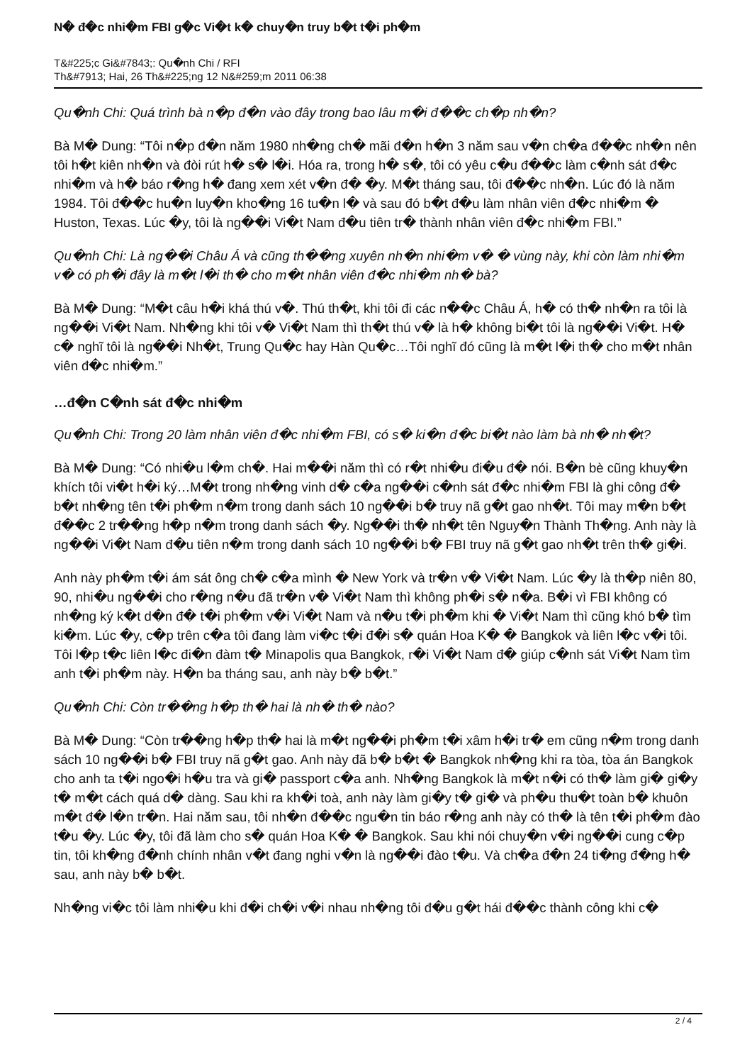N� đ�c nhi�m FBI g�c Vi�t k� chuy�n truy b�t t�i ph�m
T&#225;c Gi&#7843;: Qu�nh Chi / RFI
Th&#7913; Hai, 26 Th&#225;ng 12 N&#259;m 2011 06:38
Qu�nh Chi: Quá trình bà n�p đ�n vào đây trong bao lâu m�i đ��c ch�p nh�n?
Bà M� Dung: “Tôi n�p đ�n năm 1980 nh�ng ch� mãi đ�n h�n 3 năm sau v�n ch�a đ��c nh�n nên tôi h�t kiên nh�n và đòi rút h� s� l�i. Hóa ra, trong h� s�, tôi có yêu c�u đ��c làm c�nh sát đ�c nhi�m và h� báo r�ng h� đang xem xét v�n đ� �y. M�t tháng sau, tôi đ��c nh�n. Lúc đó là năm 1984. Tôi đ��c hu�n luy�n kho�ng 16 tu�n l� và sau đó b�t đ�u làm nhân viên đ�c nhi�m � Huston, Texas. Lúc �y, tôi là ng��i Vi�t Nam đ�u tiên tr� thành nhân viên đ�c nhi�m FBI.”
Qu�nh Chi: Là ng��i Châu Á và cũng th��ng xuyên nh�n nhi�m v� � vùng này, khi còn làm nhi�m v� có ph�i đây là m�t l�i th� cho m�t nhân viên đ�c nhi�m nh� bà?
Bà M� Dung: “M�t câu h�i khá thú v�. Thú th�t, khi tôi đi các n��c Châu Á, h� có th� nh�n ra tôi là ng��i Vi�t Nam. Nh�ng khi tôi v� Vi�t Nam thì th�t thú v� là h� không bi�t tôi là ng��i Vi�t. H� c� nghĩ tôi là ng��i Nh�t, Trung Qu�c hay Hàn Qu�c…Tôi nghĩ đó cũng là m�t l�i th� cho m�t nhân viên đ�c nhi�m.”
…đ�n C�nh sát đ�c nhi�m
Qu�nh Chi: Trong 20 làm nhân viên đ�c nhi�m FBI, có s� ki�n đ�c bi�t nào làm bà nh� nh�t?
Bà M� Dung: “Có nhi�u l�m ch�. Hai m��i năm thì có r�t nhi�u đi�u đ� nói. B�n bè cũng khuy�n khích tôi vi�t h�i ký…M�t trong nh�ng vinh d� c�a ng��i c�nh sát đ�c nhi�m FBI là ghi công đ� b�t nh�ng tên t�i ph�m n�m trong danh sách 10 ng��i b� truy nã g�t gao nh�t. Tôi may m�n b�t đ��c 2 tr��ng h�p n�m trong danh sách �y. Ng��i th� nh�t tên Nguy�n Thành Th�ng. Anh này là ng��i Vi�t Nam đ�u tiên n�m trong danh sách 10 ng��i b� FBI truy nã g�t gao nh�t trên th� gi�i.
Anh này ph�m t�i ám sát ông ch� c�a mình � New York và tr�n v� Vi�t Nam. Lúc �y là th�p niên 80, 90, nhi�u ng��i cho r�ng n�u đã tr�n v� Vi�t Nam thì không ph�i s� n�a. B�i vì FBI không có nh�ng ký k�t d�n đ� t�i ph�m v�i Vi�t Nam và n�u t�i ph�m khi � Vi�t Nam thì cũng khó b� tìm ki�m. Lúc �y, c�p trên c�a tôi đang làm vi�c t�i đ�i s� quán Hoa K� � Bangkok và liên l�c v�i tôi. Tôi l�p t�c liên l�c đi�n đàm t� Minapolis qua Bangkok, r�i Vi�t Nam đ� giúp c�nh sát Vi�t Nam tìm anh t�i ph�m này. H�n ba tháng sau, anh này b� b�t.”
Qu�nh Chi: Còn tr��ng h�p th� hai là nh� th� nào?
Bà M� Dung: “Còn tr��ng h�p th� hai là m�t ng��i ph�m t�i xâm h�i tr� em cũng n�m trong danh sách 10 ng��i b� FBI truy nã g�t gao. Anh này đã b� b�t � Bangkok nh�ng khi ra tòa, tòa án Bangkok cho anh ta t�i ngo�i h�u tra và gi� passport c�a anh. Nh�ng Bangkok là m�t n�i có th� làm gi� gi�y t� m�t cách quá d� dàng. Sau khi ra kh�i toà, anh này làm gi�y t� gi� và ph�u thu�t toàn b� khuôn m�t đ� l�n tr�n. Hai năm sau, tôi nh�n đ��c ngu�n tin báo r�ng anh này có th� là tên t�i ph�m đào t�u �y. Lúc �y, tôi đã làm cho s� quán Hoa K� � Bangkok. Sau khi nói chuy�n v�i ng��i cung c�p tin, tôi kh�ng đ�nh chính nhân v�t đang nghi v�n là ng��i đào t�u. Và ch�a đ�n 24 ti�ng đ�ng h� sau, anh này b� b�t.
Nh�ng vi�c tôi làm nhi�u khi đ�i ch�i v�i nhau nh�ng tôi đ�u g�t hái đ��c thành công khi c�
2 / 4